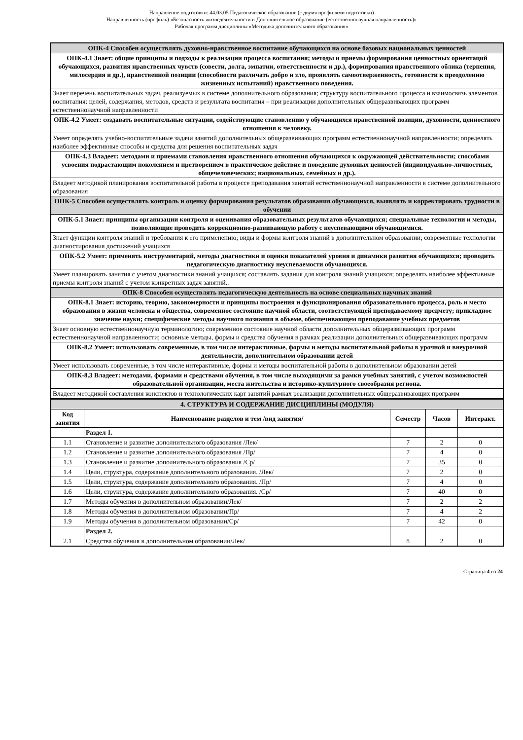Направление подготовки: 44.03.05 Педагогическое образование (с двумя профилями подготовки)
Направленность (профиль) «Безопасность жизнедеятельности и Дополнительное образование (естественнонаучная направленность)»
Рабочая программ дисциплины «Методика дополнительного образования»
| ОПК-4 Способен осуществлять духовно-нравственное воспитание обучающихся на основе базовых национальных ценностей |
| ОПК-4.1 Знает: общие принципы и подходы к реализации процесса воспитания; методы и приемы формирования ценностных ориентаций обучающихся, развития нравственных чувств (совести, долга, эмпатии, ответственности и др.), формирования нравственного облика (терпения, милосердия и др.), нравственной позиции (способности различать добро и зло, проявлять самоотверженность, готовности к преодолению жизненных испытаний) нравственного поведения. |
| Знает перечень воспитательных задач, реализуемых в системе дополнительного образования; структуру воспитательного процесса и взаимосвязь элементов воспитания: целей, содержания, методов, средств и результата воспитания – при реализации дополнительных общеразвивающих программ естественнонаучной направленности |
| ОПК-4.2 Умеет: создавать воспитательные ситуации, содействующие становлению у обучающихся нравственной позиции, духовности, ценностного отношения к человеку. |
| Умеет определять учебно-воспитательные задачи занятий дополнительных общеразвивающих программ естественнонаучной направленности; определять наиболее эффективные способы и средства для решения воспитательных задач |
| ОПК-4.3 Владеет: методами и приемами становления нравственного отношения обучающихся к окружающей действительности; способами усвоения подрастающим поколением и претворением в практическое действие и поведение духовных ценностей (индивидуально-личностных, общечеловеческих; национальных, семейных и др.). |
| Владеет методикой планирования воспитательной работы в процессе преподавания занятий естественнонаучной направленности в системе дополнительного образования |
| ОПК-5 Способен осуществлять контроль и оценку формирования результатов образования обучающихся, выявлять и корректировать трудности в обучении |
| ОПК-5.1 Знает: принципы организации контроля и оценивания образовательных результатов обучающихся; специальные технологии и методы, позволяющие проводить коррекционно-развивающую работу с неуспевающими обучающимися. |
| Знает функции контроля знаний и требования к его применению; виды и формы контроля знаний в дополнительном образовании; современные технологии диагностирования достижений учащихся |
| ОПК-5.2 Умеет: применять инструментарий, методы диагностики и оценки показателей уровня и динамики развития обучающихся; проводить педагогическую диагностику неуспеваемости обучающихся. |
| Умеет планировать занятия с учетом диагностики знаний учащихся; составлять задания для контроля знаний учащихся; определять наиболее эффективные приемы контроля знаний с учетом конкретных задач занятий.. |
| ОПК-8 Способен осуществлять педагогическую деятельность на основе специальных научных знаний |
| ОПК-8.1 Знает: историю, теорию, закономерности и принципы построения и функционирования образовательного процесса, роль и место образования в жизни человека и общества, современное состояние научной области, соответствующей преподаваемому предмету; прикладное значение науки; специфические методы научного познания в объеме, обеспечивающем преподавание учебных предметов |
| Знает основную естественнонаучную терминологию; современное состояние научной области дополнительных общеразвивающих программ естественнонаучной направленности; основные методы, формы и средства обучения в рамках реализации дополнительных общеразвивающих программ |
| ОПК-8.2 Умеет: использовать современные, в том числе интерактивные, формы и методы воспитательной работы в урочной и внеурочной деятельности, дополнительном образовании детей |
| Умеет использовать современные, в том числе интерактивные, формы и методы воспитательной работы в дополнительном образовании детей |
| ОПК-8.3 Владеет: методами, формами и средствами обучения, в том числе выходящими за рамки учебных занятий, с учетом возможностей образовательной организации, места жительства и историко-культурного своеобразия региона. |
| Владеет методикой составления конспектов и технологических карт занятий рамках реализации дополнительных общеразвивающих программ |
| 4. СТРУКТУРА И СОДЕРЖАНИЕ ДИСЦИПЛИНЫ (МОДУЛЯ) | | | | |
| Код занятия | Наименование разделов и тем /вид занятия/ | Семестр | Часов | Интеракт. |
| | Раздел 1. | | | |
| 1.1 | Становление и развитие дополнительного образования /Лек/ | 7 | 2 | 0 |
| 1.2 | Становление и развитие дополнительного образования /Пр/ | 7 | 4 | 0 |
| 1.3 | Становление и развитие дополнительного образования /Ср/ | 7 | 35 | 0 |
| 1.4 | Цели, структура, содержание дополнительного образования. /Лек/ | 7 | 2 | 0 |
| 1.5 | Цели, структура, содержание дополнительного образования. /Пр/ | 7 | 4 | 0 |
| 1.6 | Цели, структура, содержание дополнительного образования. /Ср/ | 7 | 40 | 0 |
| 1.7 | Методы обучения в дополнительном образовании/Лек/ | 7 | 2 | 2 |
| 1.8 | Методы обучения в дополнительном образовании/Пр/ | 7 | 4 | 2 |
| 1.9 | Методы обучения в дополнительном образовании/Ср/ | 7 | 42 | 0 |
| | Раздел 2. | | | |
| 2.1 | Средства обучения в дополнительном образовании/Лек/ | 8 | 2 | 0 |
Страница 4 из 24